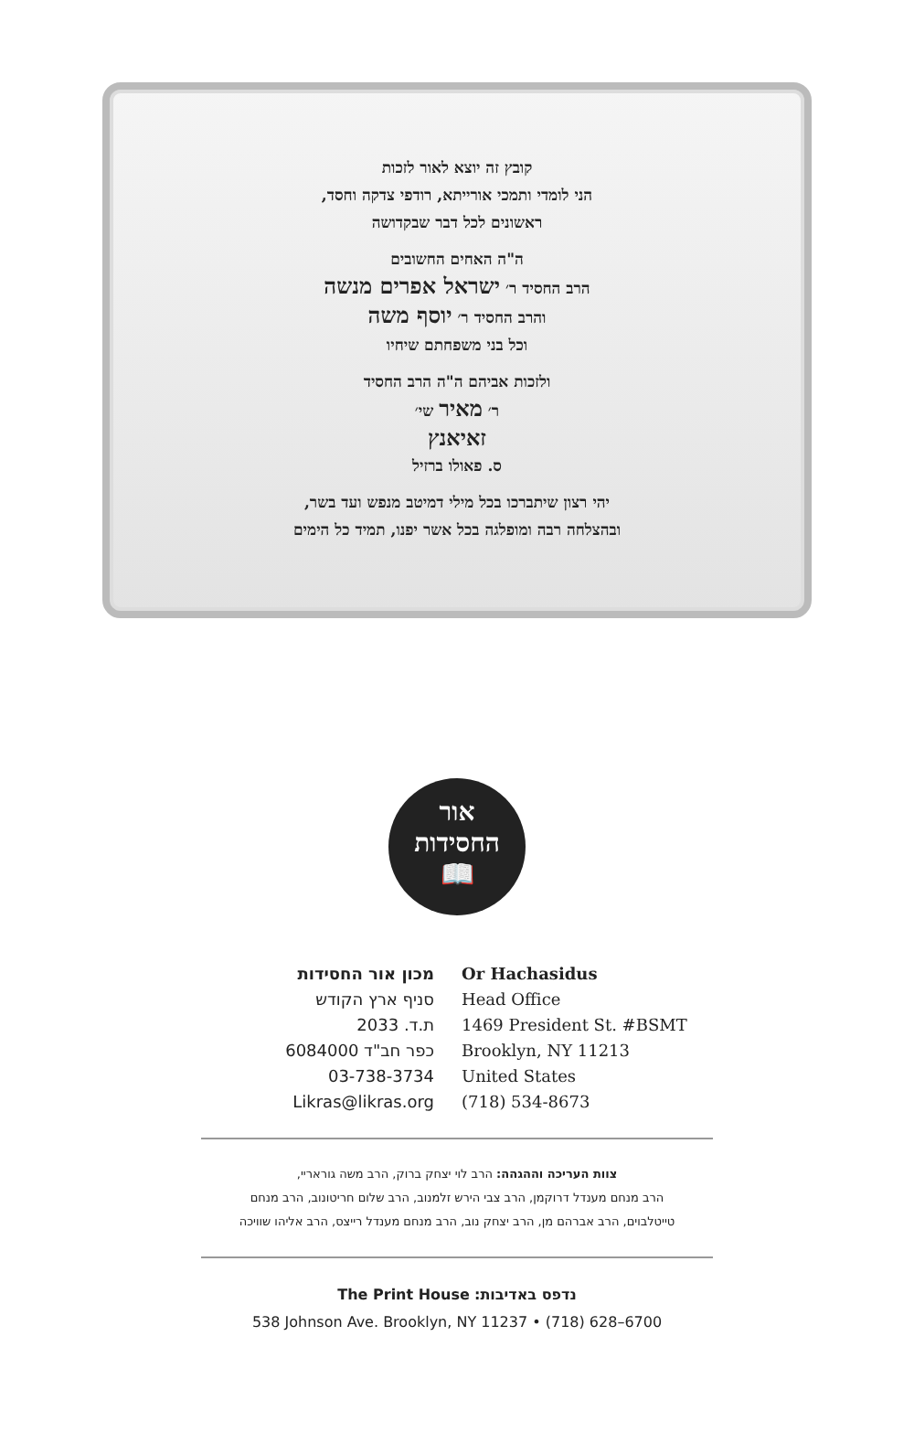קובץ זה יוצא לאור לזכות
הני לומדי ותמכי אורייתא, רודפי צדקה וחסד,
ראשונים לכל דבר שבקדושה
ה"ה האחים החשובים
הרב החסיד ר׳ ישראל אפרים מנשה
והרב החסיד ר׳ יוסף משה
וכל בני משפחתם שיחיו
ולזכות אביהם ה"ה הרב החסיד
ר׳ מאיר שי׳
זאיאנץ
ס. פאולו ברזיל
יהי רצון שיתברכו בכל מילי דמיטב מנפש ועד בשר,
ובהצלחה רבה ומופלגה בכל אשר יפנו, תמיד כל הימים
אור
החסידות
📖
מכון אור החסידות
סניף ארץ הקודש
ת.ד. 2033
כפר חב"ד 6084000
03-738-3734
Likras@likras.org
Or Hachasidus
Head Office
1469 President St. #BSMT
Brooklyn, NY 11213
United States
(718) 534-8673
צוות העריכה וההגהה: הרב לוי יצחק ברוק, הרב משה גוראריי,
הרב מנחם מענדל דרוקמן, הרב צבי הירש זלמנוב, הרב שלום חריטונוב, הרב מנחם
טייטלבוים, הרב אברהם מן, הרב יצחק נוב, הרב מנחם מענדל רייצס, הרב אליהו שוויכה
The Print House :נדפס באדיבות
538 Johnson Ave. Brooklyn, NY 11237 • (718) 628–6700